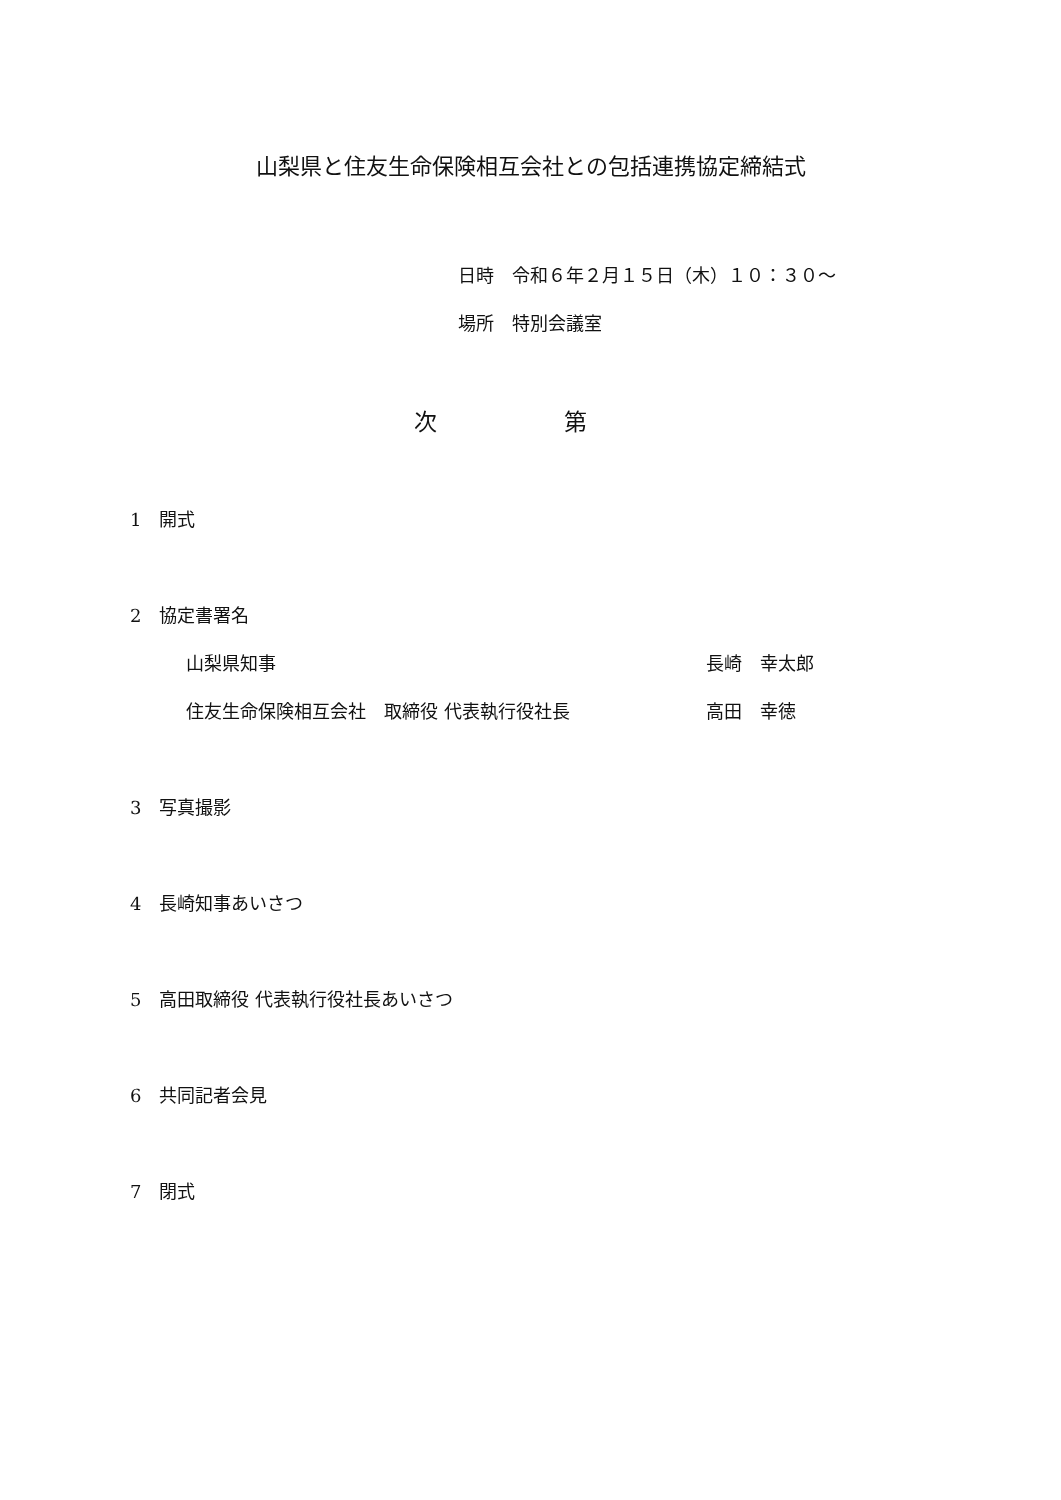山梨県と住友生命保険相互会社との包括連携協定締結式
日時　令和６年２月１５日（木）１０：３０～
場所　特別会議室
次 第
1　開式
2　協定書署名
山梨県知事 長崎　幸太郎
住友生命保険相互会社　取締役 代表執行役社長 高田　幸徳
3　写真撮影
4　長崎知事あいさつ
5　高田取締役 代表執行役社長あいさつ
6　共同記者会見
7　閉式